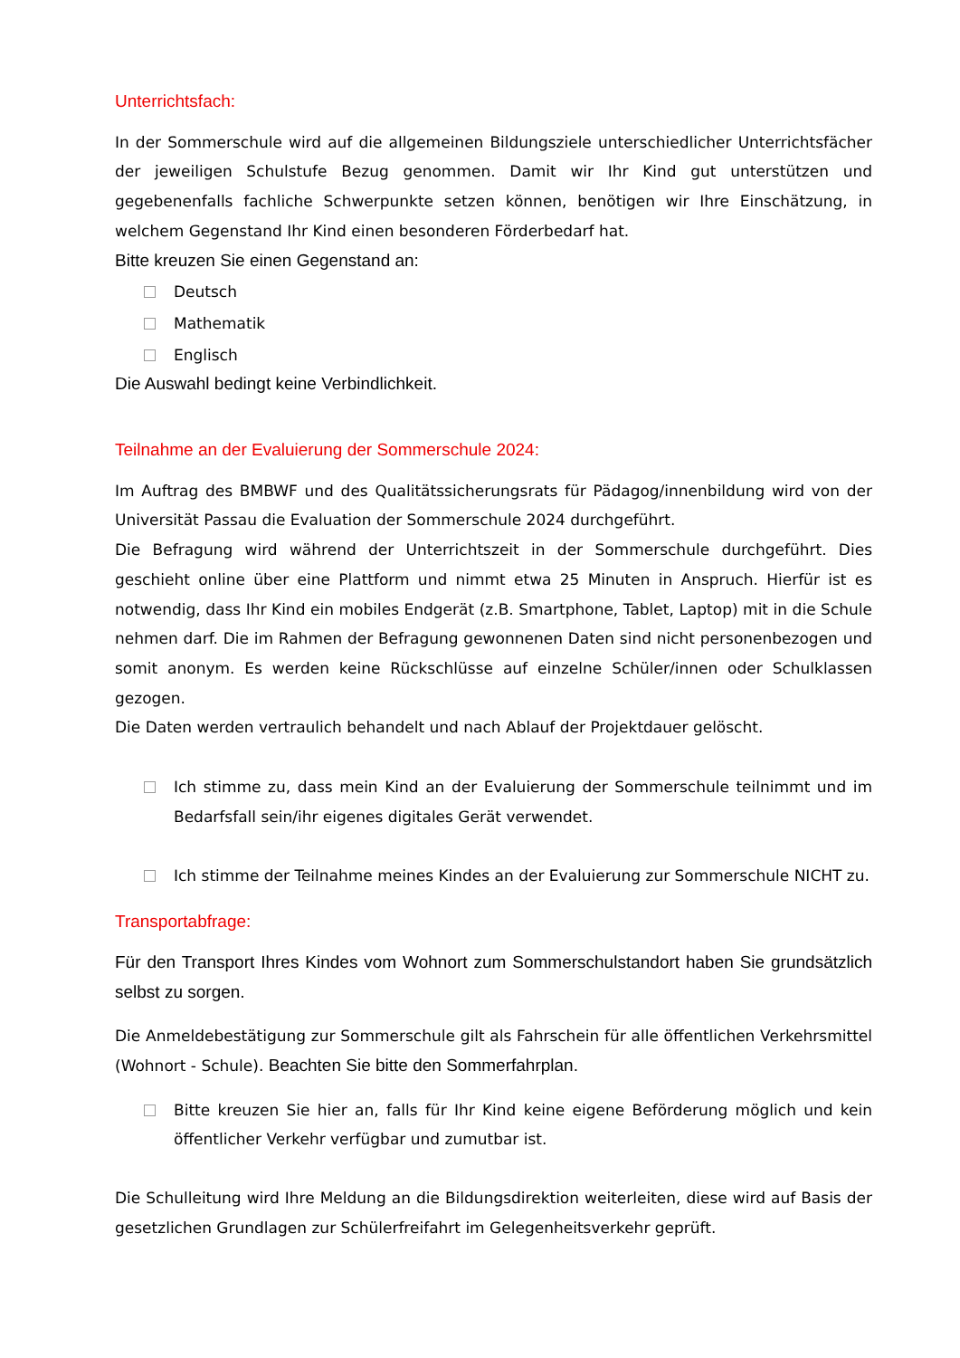Unterrichtsfach:
In der Sommerschule wird auf die allgemeinen Bildungsziele unterschiedlicher Unterrichtsfächer der jeweiligen Schulstufe Bezug genommen. Damit wir Ihr Kind gut unterstützen und gegebenenfalls fachliche Schwerpunkte setzen können, benötigen wir Ihre Einschätzung, in welchem Gegenstand Ihr Kind einen besonderen Förderbedarf hat.
Bitte kreuzen Sie einen Gegenstand an:
Deutsch
Mathematik
Englisch
Die Auswahl bedingt keine Verbindlichkeit.
Teilnahme an der Evaluierung der Sommerschule 2024:
Im Auftrag des BMBWF und des Qualitätssicherungsrats für Pädagog/innenbildung wird von der Universität Passau die Evaluation der Sommerschule 2024 durchgeführt.
Die Befragung wird während der Unterrichtszeit in der Sommerschule durchgeführt. Dies geschieht online über eine Plattform und nimmt etwa 25 Minuten in Anspruch. Hierfür ist es notwendig, dass Ihr Kind ein mobiles Endgerät (z.B. Smartphone, Tablet, Laptop) mit in die Schule nehmen darf. Die im Rahmen der Befragung gewonnenen Daten sind nicht personenbezogen und somit anonym. Es werden keine Rückschlüsse auf einzelne Schüler/innen oder Schulklassen gezogen.
Die Daten werden vertraulich behandelt und nach Ablauf der Projektdauer gelöscht.
Ich stimme zu, dass mein Kind an der Evaluierung der Sommerschule teilnimmt und im Bedarfsfall sein/ihr eigenes digitales Gerät verwendet.
Ich stimme der Teilnahme meines Kindes an der Evaluierung zur Sommerschule NICHT zu.
Transportabfrage:
Für den Transport Ihres Kindes vom Wohnort zum Sommerschulstandort haben Sie grundsätzlich selbst zu sorgen.
Die Anmeldebestätigung zur Sommerschule gilt als Fahrschein für alle öffentlichen Verkehrsmittel (Wohnort - Schule). Beachten Sie bitte den Sommerfahrplan.
Bitte kreuzen Sie hier an, falls für Ihr Kind keine eigene Beförderung möglich und kein öffentlicher Verkehr verfügbar und zumutbar ist.
Die Schulleitung wird Ihre Meldung an die Bildungsdirektion weiterleiten, diese wird auf Basis der gesetzlichen Grundlagen zur Schülerfreifahrt im Gelegenheitsverkehr geprüft.